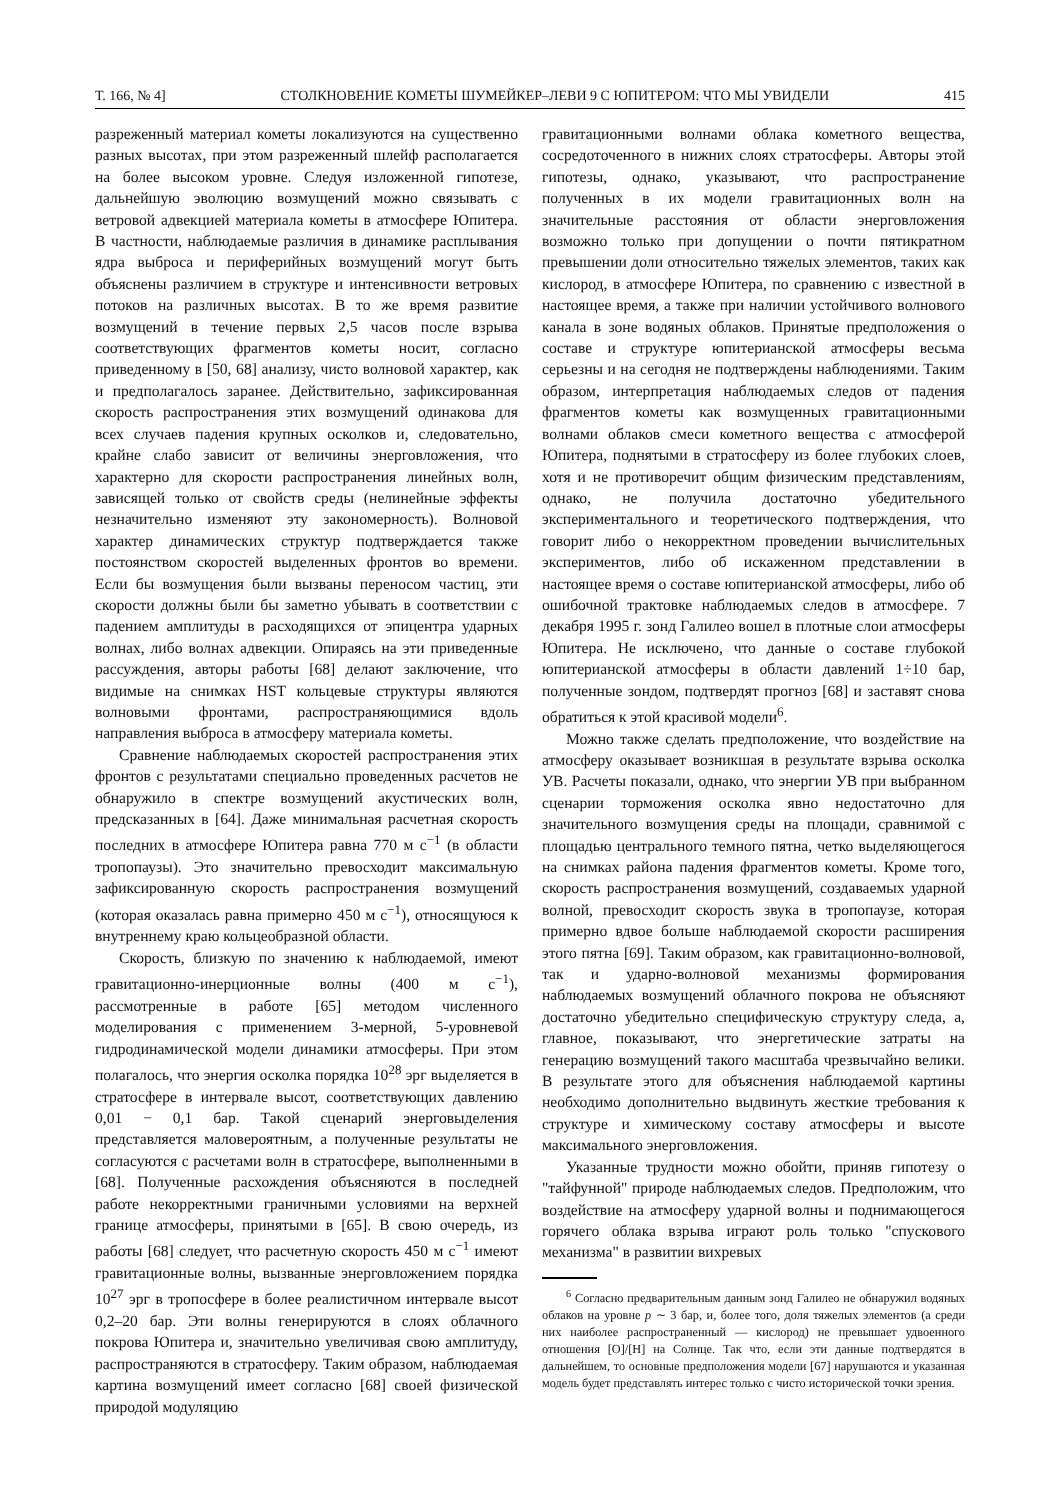Т. 166, № 4] СТОЛКНОВЕНИЕ КОМЕТЫ ШУМЕЙКЕР–ЛЕВИ 9 С ЮПИТЕРОМ: ЧТО МЫ УВИДЕЛИ 415
разреженный материал кометы локализуются на существенно разных высотах, при этом разреженный шлейф располагается на более высоком уровне. Следуя изложенной гипотезе, дальнейшую эволюцию возмущений можно связывать с ветровой адвекцией материала кометы в атмосфере Юпитера. В частности, наблюдаемые различия в динамике расплывания ядра выброса и периферийных возмущений могут быть объяснены различием в структуре и интенсивности ветровых потоков на различных высотах. В то же время развитие возмущений в течение первых 2,5 часов после взрыва соответствующих фрагментов кометы носит, согласно приведенному в [50, 68] анализу, чисто волновой характер, как и предполагалось заранее. Действительно, зафиксированная скорость распространения этих возмущений одинакова для всех случаев падения крупных осколков и, следовательно, крайне слабо зависит от величины энерговложения, что характерно для скорости распространения линейных волн, зависящей только от свойств среды (нелинейные эффекты незначительно изменяют эту закономерность). Волновой характер динамических структур подтверждается также постоянством скоростей выделенных фронтов во времени. Если бы возмущения были вызваны переносом частиц, эти скорости должны были бы заметно убывать в соответствии с падением амплитуды в расходящихся от эпицентра ударных волнах, либо волнах адвекции. Опираясь на эти приведенные рассуждения, авторы работы [68] делают заключение, что видимые на снимках HST кольцевые структуры являются волновыми фронтами, распространяющимися вдоль направления выброса в атмосферу материала кометы.
Сравнение наблюдаемых скоростей распространения этих фронтов с результатами специально проведенных расчетов не обнаружило в спектре возмущений акустических волн, предсказанных в [64]. Даже минимальная расчетная скорость последних в атмосфере Юпитера равна 770 м с<sup>−1</sup> (в области тропопаузы). Это значительно превосходит максимальную зафиксированную скорость распространения возмущений (которая оказалась равна примерно 450 м с<sup>−1</sup>), относящуюся к внутреннему краю кольцеобразной области.
Скорость, близкую по значению к наблюдаемой, имеют гравитационно-инерционные волны (400 м с<sup>−1</sup>), рассмотренные в работе [65] методом численного моделирования с применением 3-мерной, 5-уровневой гидродинамической модели динамики атмосферы. При этом полагалось, что энергия осколка порядка 10<sup>28</sup> эрг выделяется в стратосфере в интервале высот, соответствующих давлению 0,01 − 0,1 бар. Такой сценарий энерговыделения представляется маловероятным, а полученные результаты не согласуются с расчетами волн в стратосфере, выполненными в [68]. Полученные расхождения объясняются в последней работе некорректными граничными условиями на верхней границе атмосферы, принятыми в [65]. В свою очередь, из работы [68] следует, что расчетную скорость 450 м с<sup>−1</sup> имеют гравитационные волны, вызванные энерговложением порядка 10<sup>27</sup> эрг в тропосфере в более реалистичном интервале высот 0,2–20 бар. Эти волны генерируются в слоях облачного покрова Юпитера и, значительно увеличивая свою амплитуду, распространяются в стратосферу. Таким образом, наблюдаемая картина возмущений имеет согласно [68] своей физической природой модуляцию
гравитационными волнами облака кометного вещества, сосредоточенного в нижних слоях стратосферы. Авторы этой гипотезы, однако, указывают, что распространение полученных в их модели гравитационных волн на значительные расстояния от области энерговложения возможно только при допущении о почти пятикратном превышении доли относительно тяжелых элементов, таких как кислород, в атмосфере Юпитера, по сравнению с известной в настоящее время, а также при наличии устойчивого волнового канала в зоне водяных облаков. Принятые предположения о составе и структуре юпитерианской атмосферы весьма серьезны и на сегодня не подтверждены наблюдениями. Таким образом, интерпретация наблюдаемых следов от падения фрагментов кометы как возмущенных гравитационными волнами облаков смеси кометного вещества с атмосферой Юпитера, поднятыми в стратосферу из более глубоких слоев, хотя и не противоречит общим физическим представлениям, однако, не получила достаточно убедительного экспериментального и теоретического подтверждения, что говорит либо о некорректном проведении вычислительных экспериментов, либо об искаженном представлении в настоящее время о составе юпитерианской атмосферы, либо об ошибочной трактовке наблюдаемых следов в атмосфере. 7 декабря 1995 г. зонд Галилео вошел в плотные слои атмосферы Юпитера. Не исключено, что данные о составе глубокой юпитерианской атмосферы в области давлений 1÷10 бар, полученные зондом, подтвердят прогноз [68] и заставят снова обратиться к этой красивой модели<sup>6</sup>.
Можно также сделать предположение, что воздействие на атмосферу оказывает возникшая в результате взрыва осколка УВ. Расчеты показали, однако, что энергии УВ при выбранном сценарии торможения осколка явно недостаточно для значительного возмущения среды на площади, сравнимой с площадью центрального темного пятна, четко выделяющегося на снимках района падения фрагментов кометы. Кроме того, скорость распространения возмущений, создаваемых ударной волной, превосходит скорость звука в тропопаузе, которая примерно вдвое больше наблюдаемой скорости расширения этого пятна [69]. Таким образом, как гравитационно-волновой, так и ударно-волновой механизмы формирования наблюдаемых возмущений облачного покрова не объясняют достаточно убедительно специфическую структуру следа, а, главное, показывают, что энергетические затраты на генерацию возмущений такого масштаба чрезвычайно велики. В результате этого для объяснения наблюдаемой картины необходимо дополнительно выдвинуть жесткие требования к структуре и химическому составу атмосферы и высоте максимального энерговложения.
Указанные трудности можно обойти, приняв гипотезу о "тайфунной" природе наблюдаемых следов. Предположим, что воздействие на атмосферу ударной волны и поднимающегося горячего облака взрыва играют роль только "спускового механизма" в развитии вихревых
<sup>6</sup> Согласно предварительным данным зонд Галилео не обнаружил водяных облаков на уровне p ∼ 3 бар, и, более того, доля тяжелых элементов (а среди них наиболее распространенный — кислород) не превышает удвоенного отношения [O]/[H] на Солнце. Так что, если эти данные подтвердятся в дальнейшем, то основные предположения модели [67] нарушаются и указанная модель будет представлять интерес только с чисто исторической точки зрения.